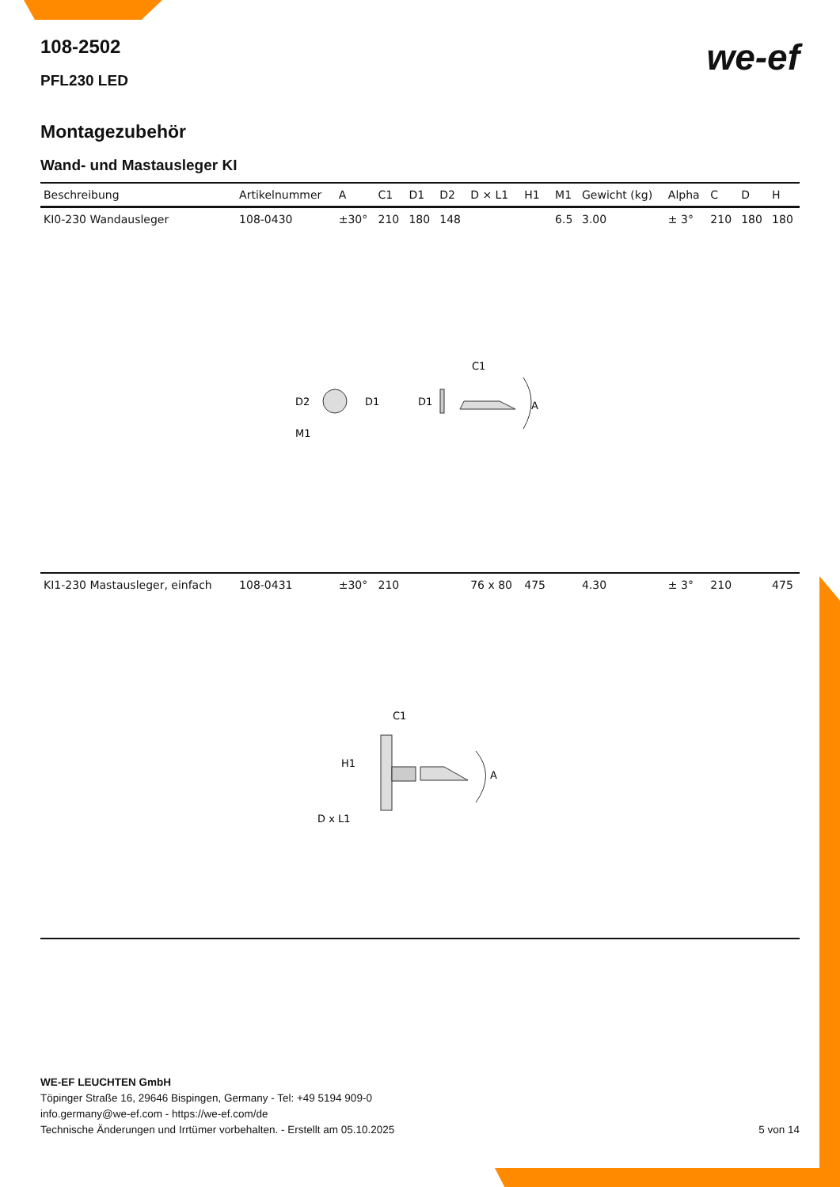we-ef
108-2502
PFL230 LED
Montagezubehör
Wand- und Mastausleger KI
| Beschreibung | Artikelnummer | A | C1 | D1 | D2 | D × L1 | H1 | M1 | Gewicht (kg) | Alpha | C | D | H |
| --- | --- | --- | --- | --- | --- | --- | --- | --- | --- | --- | --- | --- | --- |
| KI0-230 Wandausleger | 108-0430 | ±30° | 210 | 180 | 148 | | | 6.5 | 3.00 | ± 3° | 210 | 180 | 180 |
| D2 D1 M1 D1 C1 A | | | | | | | | | | | | | |
| KI1-230 Mastausleger, einfach | 108-0431 | ±30° | 210 | | | 76 x 80 | 475 | | 4.30 | ± 3° | 210 | | 475 |
| C1 H1 D x L1 A | | | | | | | | | | | | | |
WE-EF LEUCHTEN GmbH
Töpinger Straße 16, 29646 Bispingen, Germany - Tel: +49 5194 909-0
info.germany@we-ef.com - https://we-ef.com/de
Technische Änderungen und Irrtümer vorbehalten. - Erstellt am 05.10.2025 5 von 14